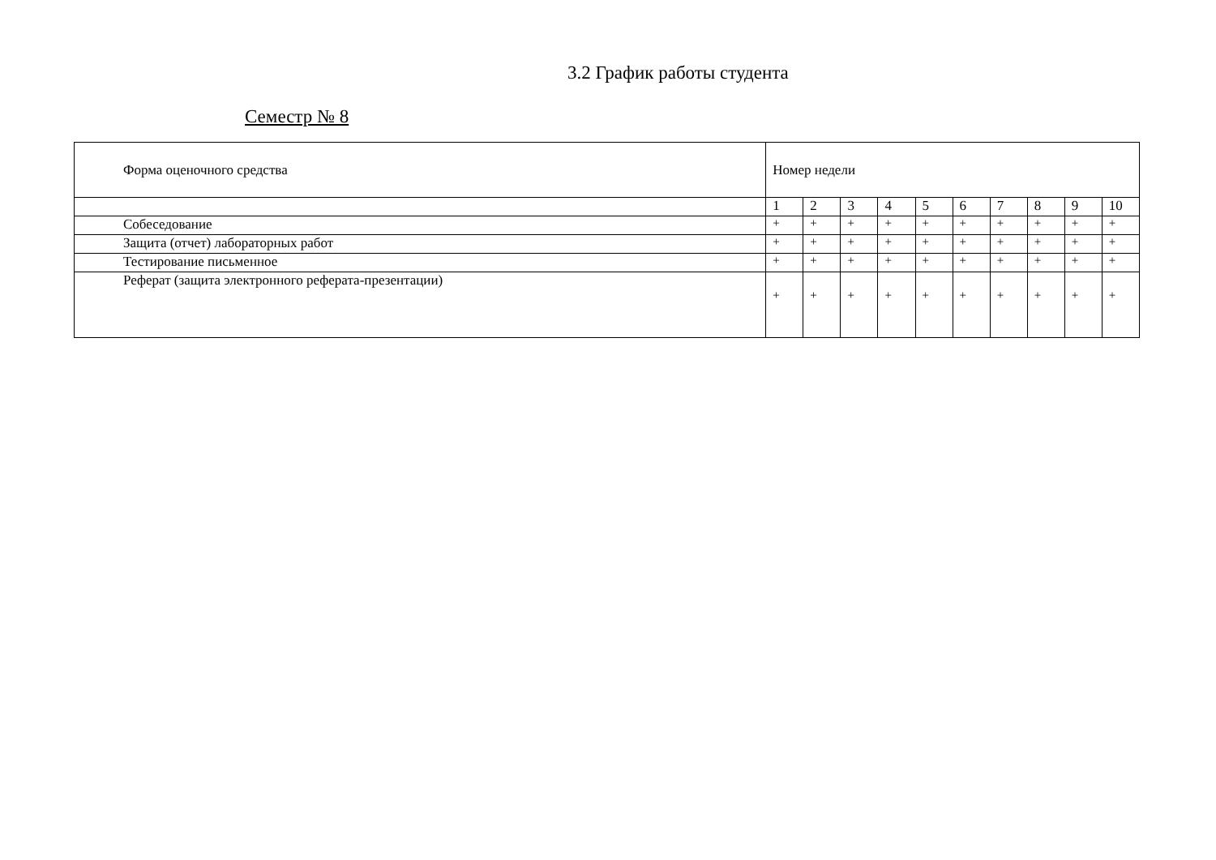3.2 График работы студента
Семестр № 8
| Форма оценочного средства | Номер недели | | | | | | | | | |
| | 1 | 2 | 3 | 4 | 5 | 6 | 7 | 8 | 9 | 10 |
| Собеседование | + | + | + | + | + | + | + | + | + | + |
| Защита (отчет) лабораторных работ | + | + | + | + | + | + | + | + | + | + |
| Тестирование письменное | + | + | + | + | + | + | + | + | + | + |
| Реферат (защита электронного реферата-презентации) | + | + | + | + | + | + | + | + | + | + |